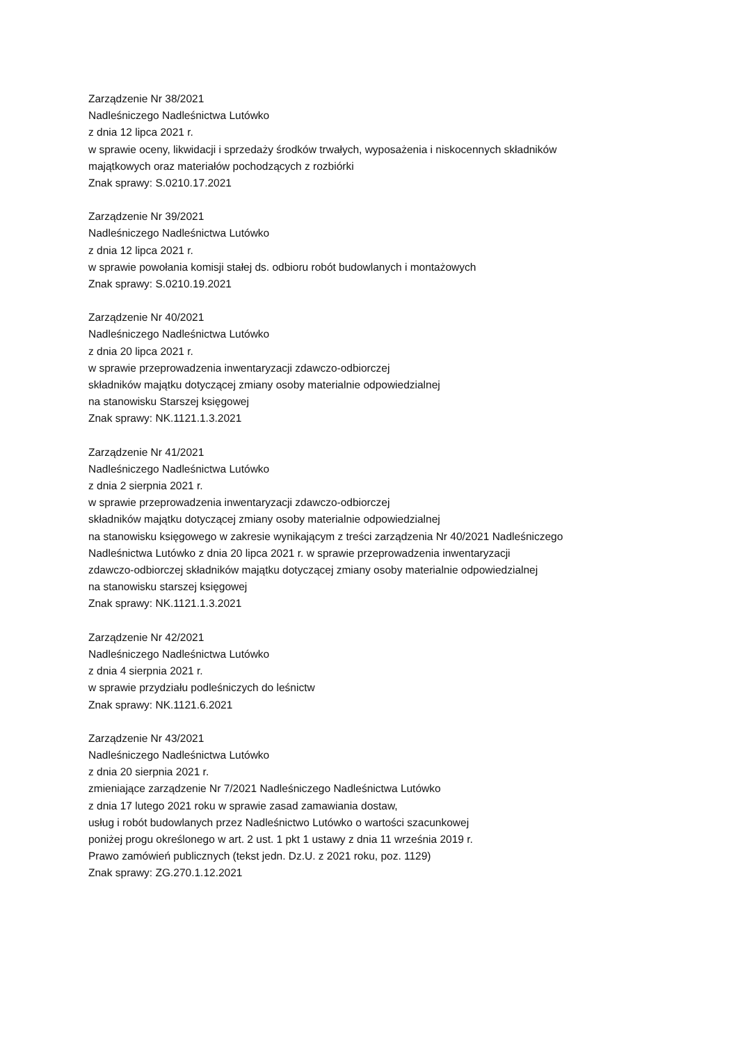Zarządzenie Nr 38/2021
Nadleśniczego Nadleśnictwa Lutówko
z dnia 12 lipca 2021 r.
w sprawie oceny, likwidacji i sprzedaży środków trwałych, wyposażenia i niskocennych składników
majątkowych oraz materiałów pochodzących z rozbiórki
Znak sprawy: S.0210.17.2021
Zarządzenie Nr 39/2021
Nadleśniczego Nadleśnictwa Lutówko
z dnia 12 lipca 2021 r.
w sprawie powołania komisji stałej ds. odbioru robót budowlanych i montażowych
Znak sprawy: S.0210.19.2021
Zarządzenie Nr 40/2021
Nadleśniczego Nadleśnictwa Lutówko
z dnia 20 lipca 2021 r.
w sprawie przeprowadzenia inwentaryzacji zdawczo-odbiorczej
składników majątku dotyczącej zmiany osoby materialnie odpowiedzialnej
na stanowisku Starszej księgowej
Znak sprawy: NK.1121.1.3.2021
Zarządzenie Nr 41/2021
Nadleśniczego Nadleśnictwa Lutówko
z dnia 2 sierpnia 2021 r.
w sprawie przeprowadzenia inwentaryzacji zdawczo-odbiorczej
składników majątku dotyczącej zmiany osoby materialnie odpowiedzialnej
na stanowisku księgowego w zakresie wynikającym z treści zarządzenia Nr 40/2021 Nadleśniczego
Nadleśnictwa Lutówko z dnia 20 lipca 2021 r. w sprawie przeprowadzenia inwentaryzacji
zdawczo-odbiorczej składników majątku dotyczącej zmiany osoby materialnie odpowiedzialnej
na stanowisku starszej księgowej
Znak sprawy: NK.1121.1.3.2021
Zarządzenie Nr 42/2021
Nadleśniczego Nadleśnictwa Lutówko
z dnia 4 sierpnia 2021 r.
w sprawie przydziału podleśniczych do leśnictw
Znak sprawy: NK.1121.6.2021
Zarządzenie Nr 43/2021
Nadleśniczego Nadleśnictwa Lutówko
z dnia 20 sierpnia 2021 r.
zmieniające zarządzenie Nr 7/2021 Nadleśniczego Nadleśnictwa Lutówko
z dnia 17 lutego 2021 roku w sprawie zasad zamawiania dostaw,
usług i robót budowlanych przez Nadleśnictwo Lutówko o wartości szacunkowej
poniżej progu określonego w art. 2 ust. 1 pkt 1 ustawy z dnia 11 września 2019 r.
Prawo zamówień publicznych (tekst jedn. Dz.U. z 2021 roku, poz. 1129)
Znak sprawy: ZG.270.1.12.2021